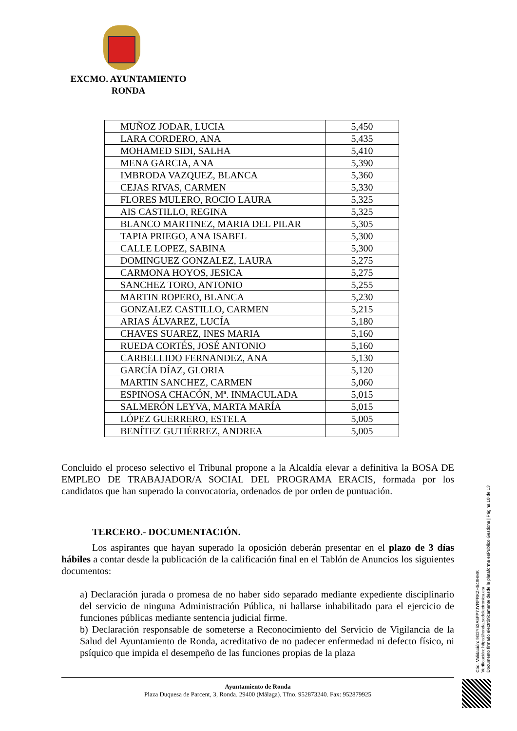EXCMO. AYUNTAMIENTO
RONDA
| MUÑOZ JODAR, LUCIA | 5,450 |
| LARA CORDERO, ANA | 5,435 |
| MOHAMED SIDI, SALHA | 5,410 |
| MENA GARCIA, ANA | 5,390 |
| IMBRODA VAZQUEZ, BLANCA | 5,360 |
| CEJAS RIVAS, CARMEN | 5,330 |
| FLORES MULERO, ROCIO LAURA | 5,325 |
| AIS CASTILLO, REGINA | 5,325 |
| BLANCO MARTINEZ, MARIA DEL PILAR | 5,305 |
| TAPIA PRIEGO, ANA ISABEL | 5,300 |
| CALLE LOPEZ, SABINA | 5,300 |
| DOMINGUEZ GONZALEZ, LAURA | 5,275 |
| CARMONA HOYOS, JESICA | 5,275 |
| SANCHEZ TORO, ANTONIO | 5,255 |
| MARTIN ROPERO, BLANCA | 5,230 |
| GONZALEZ CASTILLO, CARMEN | 5,215 |
| ARIAS ÁLVAREZ, LUCÍA | 5,180 |
| CHAVES SUAREZ, INES MARIA | 5,160 |
| RUEDA CORTÉS, JOSÉ ANTONIO | 5,160 |
| CARBELLIDO FERNANDEZ, ANA | 5,130 |
| GARCÍA DÍAZ, GLORIA | 5,120 |
| MARTIN SANCHEZ, CARMEN | 5,060 |
| ESPINOSA CHACÓN, Mª. INMACULADA | 5,015 |
| SALMERÓN LEYVA, MARTA MARÍA | 5,015 |
| LÓPEZ GUERRERO, ESTELA | 5,005 |
| BENÍTEZ GUTIÉRREZ, ANDREA | 5,005 |
Concluido el proceso selectivo el Tribunal propone a la Alcaldía elevar a definitiva la BOSA DE EMPLEO DE TRABAJADOR/A SOCIAL DEL PROGRAMA ERACIS, formada por los candidatos que han superado la convocatoria, ordenados de por orden de puntuación.
TERCERO.- DOCUMENTACIÓN.
Los aspirantes que hayan superado la oposición deberán presentar en el plazo de 3 días hábiles a contar desde la publicación de la calificación final en el Tablón de Anuncios los siguientes documentos:
a) Declaración jurada o promesa de no haber sido separado mediante expediente disciplinario del servicio de ninguna Administración Pública, ni hallarse inhabilitado para el ejercicio de funciones públicas mediante sentencia judicial firme.
b) Declaración responsable de someterse a Reconocimiento del Servicio de Vigilancia de la Salud del Ayuntamiento de Ronda, acreditativo de no padecer enfermedad ni defecto físico, ni psíquico que impida el desempeño de las funciones propias de la plaza
Cód. Validación: 9G2Y53A5FP7JYRFRKZH549HMK
Verificación: https://ronda.sedelectronica.es/
Documento firmado electrónicamente desde la plataforma esPublico Gestiona | Página 10 de 13
Ayuntamiento de Ronda
Plaza Duquesa de Parcent, 3, Ronda. 29400 (Málaga). Tfno. 952873240. Fax: 952879925